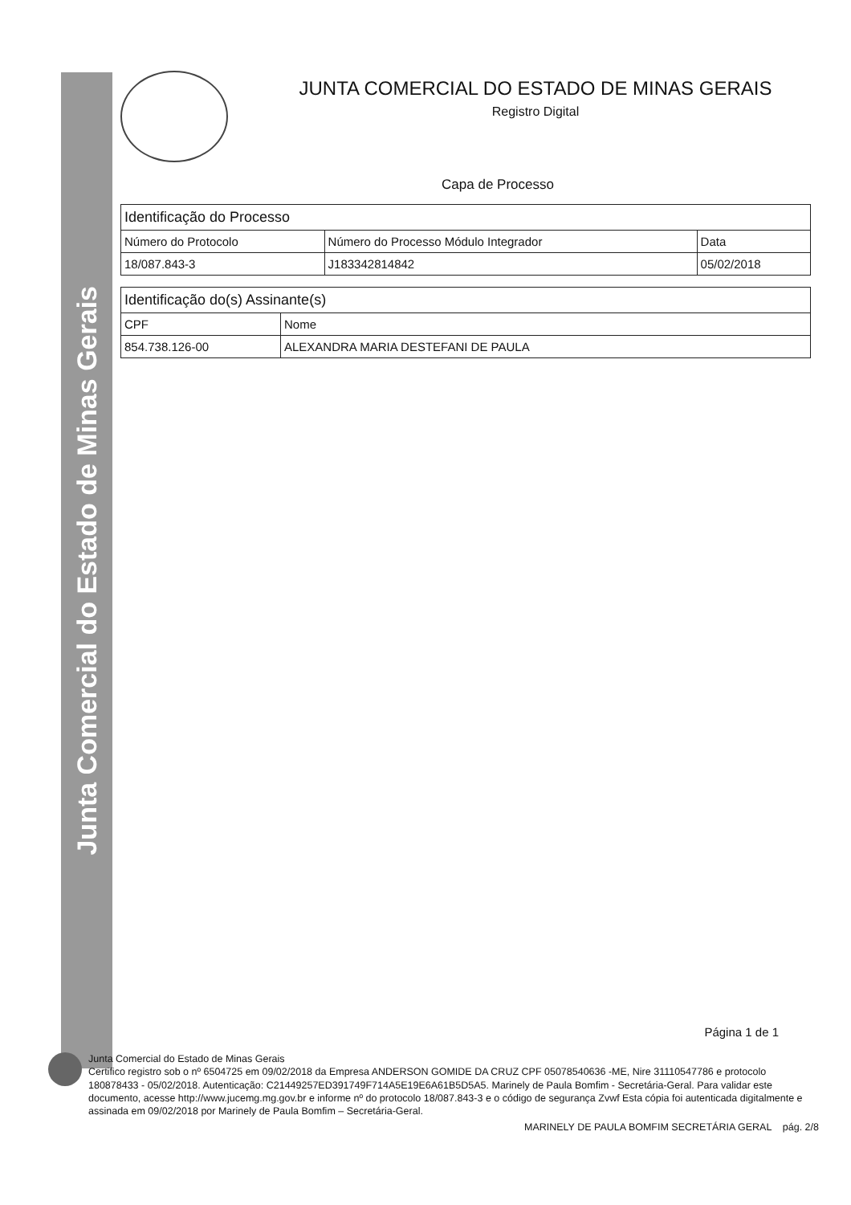Junta Comercial do Estado de Minas Gerais
JUNTA COMERCIAL DO ESTADO DE MINAS GERAIS
Registro Digital
Capa de Processo
| Identificação do Processo | | |
| --- | --- | --- |
| Número do Protocolo | Número do Processo Módulo Integrador | Data |
| 18/087.843-3 | J183342814842 | 05/02/2018 |
| Identificação do(s) Assinante(s) | |
| --- | --- |
| CPF | Nome |
| 854.738.126-00 | ALEXANDRA MARIA DESTEFANI DE PAULA |
Página 1 de 1
Junta Comercial do Estado de Minas Gerais
Certifico registro sob o nº 6504725 em 09/02/2018 da Empresa ANDERSON GOMIDE DA CRUZ CPF 05078540636 -ME, Nire 31110547786 e protocolo 180878433 - 05/02/2018. Autenticação: C21449257ED391749F714A5E19E6A61B5D5A5. Marinely de Paula Bomfim - Secretária-Geral. Para validar este documento, acesse http://www.jucemg.mg.gov.br e informe nº do protocolo 18/087.843-3 e o código de segurança Zvwf Esta cópia foi autenticada digitalmente e assinada em 09/02/2018 por Marinely de Paula Bomfim – Secretária-Geral.
MARINELY DE PAULA BOMFIM SECRETÁRIA GERAL pág. 2/8